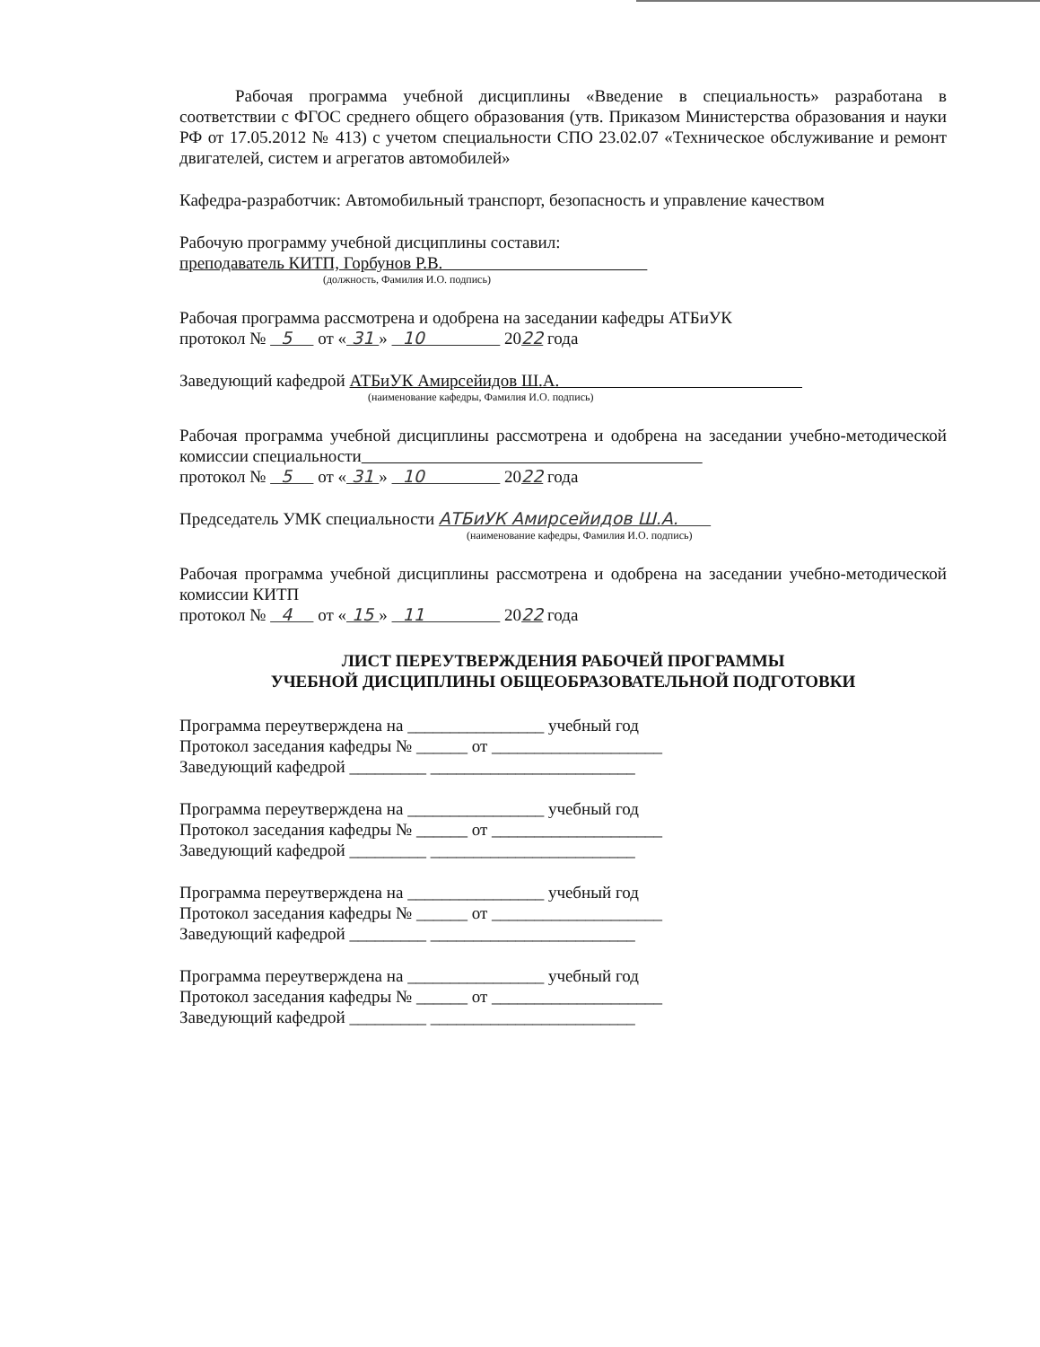Рабочая программа учебной дисциплины «Введение в специальность» разработана в соответствии с ФГОС среднего общего образования (утв. Приказом Министерства образования и науки РФ от 17.05.2012 № 413) с учетом специальности СПО 23.02.07 «Техническое обслуживание и ремонт двигателей, систем и агрегатов автомобилей»
Кафедра-разработчик: Автомобильный транспорт, безопасность и управление качеством
Рабочую программу учебной дисциплины составил:
преподаватель КИТП, Горбунов Р.В.
(должность, Фамилия И.О. подпись)
Рабочая программа рассмотрена и одобрена на заседании кафедры АТБиУК
протокол № 5 от « 31 » 10 2022 года
Заведующий кафедрой АТБиУК Амирсейидов Ш.А.
(наименование кафедры, Фамилия И.О. подпись)
Рабочая программа учебной дисциплины рассмотрена и одобрена на заседании учебно-методической комиссии специальности
протокол № 5 от « 31 » 10 2022 года
Председатель УМК специальности АТБиУК Амирсейидов Ш.А.
(наименование кафедры, Фамилия И.О. подпись)
Рабочая программа учебной дисциплины рассмотрена и одобрена на заседании учебно-методической комиссии КИТП
протокол № 4 от « 15 » 11 2022 года
ЛИСТ ПЕРЕУТВЕРЖДЕНИЯ РАБОЧЕЙ ПРОГРАММЫ
УЧЕБНОЙ ДИСЦИПЛИНЫ ОБЩЕОБРАЗОВАТЕЛЬНОЙ ПОДГОТОВКИ
Программа переутверждена на ________________ учебный год
Протокол заседания кафедры № ______ от ____________________
Заведующий кафедрой _________ ________________________
Программа переутверждена на ________________ учебный год
Протокол заседания кафедры № ______ от ____________________
Заведующий кафедрой _________ ________________________
Программа переутверждена на ________________ учебный год
Протокол заседания кафедры № ______ от ____________________
Заведующий кафедрой _________ ________________________
Программа переутверждена на ________________ учебный год
Протокол заседания кафедры № ______ от ____________________
Заведующий кафедрой _________ ________________________